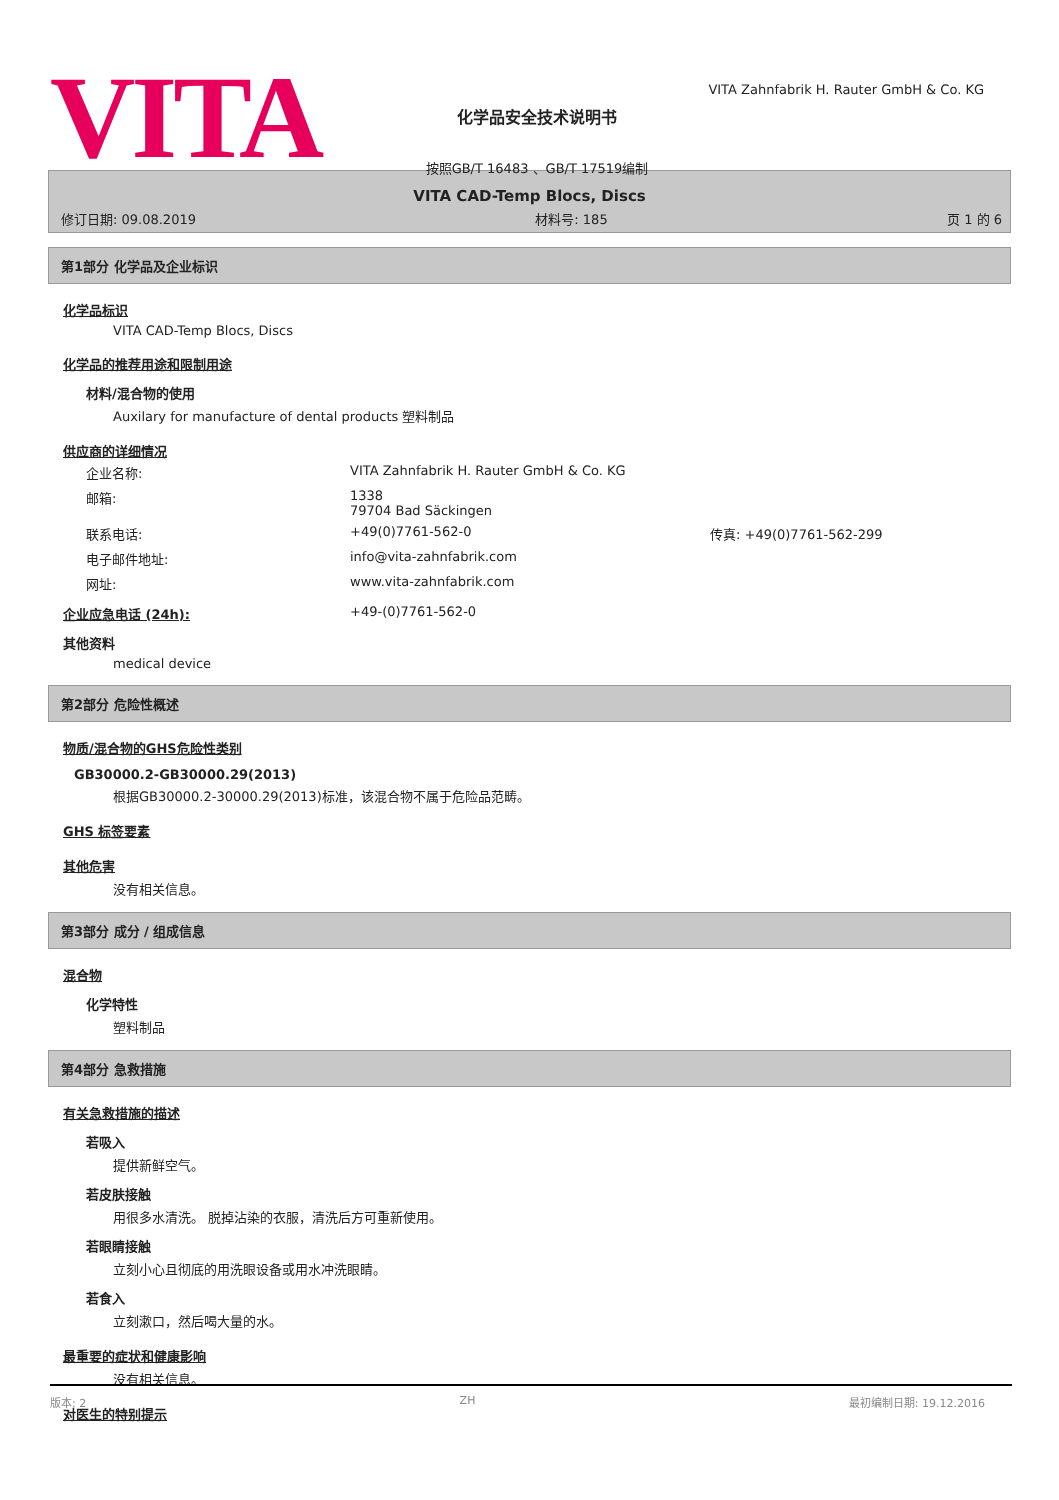VITA
化学品安全技术说明书
按照GB/T 16483 、GB/T 17519编制
VITA Zahnfabrik H. Rauter GmbH & Co. KG
VITA CAD-Temp Blocs, Discs
修订日期: 09.08.2019 材料号: 185 页 1 的 6
第1部分 化学品及企业标识
化学品标识
VITA CAD-Temp Blocs, Discs
化学品的推荐用途和限制用途
材料/混合物的使用
Auxilary for manufacture of dental products 塑料制品
供应商的详细情况
| 企业名称: | VITA Zahnfabrik H. Rauter GmbH & Co. KG | |
| 邮箱: | 1338 79704 Bad Säckingen | |
| 联系电话: | +49(0)7761-562-0 | 传真: +49(0)7761-562-299 |
| 电子邮件地址: | info@vita-zahnfabrik.com | |
| 网址: | www.vita-zahnfabrik.com | |
企业应急电话 (24h): +49-(0)7761-562-0
其他资料
medical device
第2部分 危险性概述
物质/混合物的GHS危险性类别
GB30000.2-GB30000.29(2013)
根据GB30000.2-30000.29(2013)标准，该混合物不属于危险品范畴。
GHS 标签要素
其他危害
没有相关信息。
第3部分 成分 / 组成信息
混合物
化学特性
塑料制品
第4部分 急救措施
有关急救措施的描述
若吸入
提供新鲜空气。
若皮肤接触
用很多水清洗。 脱掉沾染的衣服，清洗后方可重新使用。
若眼睛接触
立刻小心且彻底的用洗眼设备或用水冲洗眼睛。
若食入
立刻漱口，然后喝大量的水。
最重要的症状和健康影响
没有相关信息。
对医生的特别提示
版本: 2 ZH 最初编制日期: 19.12.2016